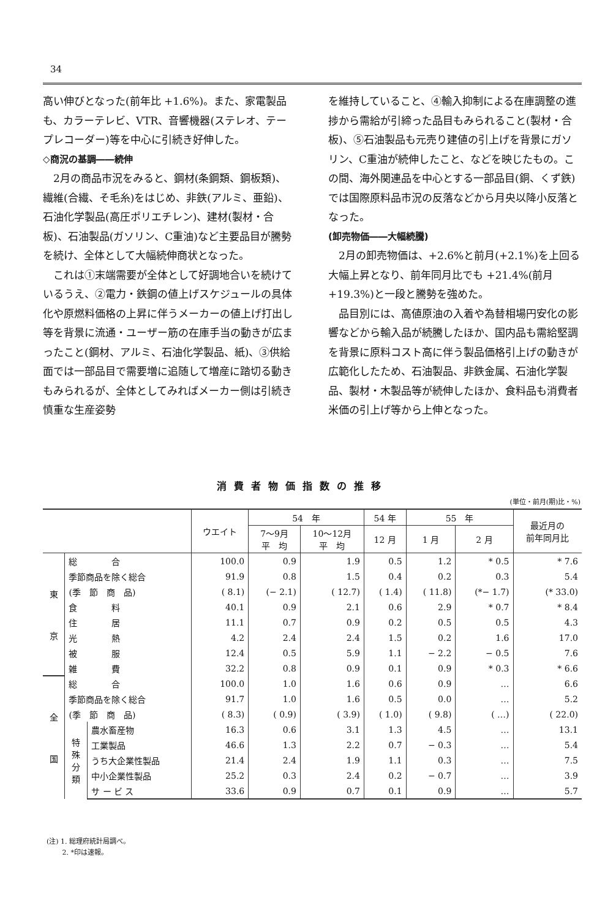34
高い伸びとなった(前年比 +1.6%)。また、家電製品も、カラーテレビ、VTR、音響機器(ステレオ、テープレコーダー)等を中心に引続き好伸した。
◇商況の基調――続伸
　2月の商品市況をみると、鋼材(条鋼類、鋼板類)、繊維(合繊、そ毛糸)をはじめ、非鉄(アルミ、亜鉛)、石油化学製品(高圧ポリエチレン)、建材(製材・合板)、石油製品(ガソリン、C重油)など主要品目が騰勢を続け、全体として大幅続伸商状となった。
　これは①末端需要が全体として好調地合いを続けているうえ、②電力・鉄鋼の値上げスケジュールの具体化や原燃料価格の上昇に伴うメーカーの値上げ打出し等を背景に流通・ユーザー筋の在庫手当の動きが広まったこと(鋼材、アルミ、石油化学製品、紙)、③供給面では一部品目で需要増に追随して増産に踏切る動きもみられるが、全体としてみればメーカー側は引続き慎重な生産姿勢
を維持していること、④輸入抑制による在庫調整の進捗から需給が引締った品目もみられること(製材・合板)、⑤石油製品も元売り建値の引上げを背景にガソリン、C重油が続伸したこと、などを映じたもの。この間、海外関連品を中心とする一部品目(銅、くず鉄)では国際原料品市況の反落などから月央以降小反落となった。
(卸売物価――大幅続騰)
　2月の卸売物価は、+2.6%と前月(+2.1%)を上回る大幅上昇となり、前年同月比でも +21.4%(前月+19.3%)と一段と騰勢を強めた。
　品目別には、高値原油の入着や為替相場円安化の影響などから輸入品が続騰したほか、国内品も需給堅調を背景に原料コスト高に伴う製品価格引上げの動きが広範化したため、石油製品、非鉄金属、石油化学製品、製材・木製品等が続伸したほか、食料品も消費者米価の引上げ等から上伸となった。
消費者物価指数の推移
(単位・前月(期)比・%)
| | | | ウエイト | 54 年 | | 54 年 | 55 年 | | 最近月の 前年同月比 |
| --- | --- | --- | --- | --- | --- | --- | --- | --- | --- |
| | | | | 7〜9月 平 均 | 10〜12月 平 均 | 12 月 | 1 月 | 2 月 | |
| 東 京 | 総 合 | | 100.0 | 0.9 | 1.9 | 0.5 | 1.2 | * 0.5 | * 7.6 |
| | 季節商品を除く総合 | | 91.9 | 0.8 | 1.5 | 0.4 | 0.2 | 0.3 | 5.4 |
| | (季 節 商 品) | | ( 8.1) | (− 2.1) | ( 12.7) | ( 1.4) | ( 11.8) | (*− 1.7) | (* 33.0) |
| | 食 料 | | 40.1 | 0.9 | 2.1 | 0.6 | 2.9 | * 0.7 | * 8.4 |
| | 住 居 | | 11.1 | 0.7 | 0.9 | 0.2 | 0.5 | 0.5 | 4.3 |
| | 光 熱 | | 4.2 | 2.4 | 2.4 | 1.5 | 0.2 | 1.6 | 17.0 |
| | 被 服 | | 12.4 | 0.5 | 5.9 | 1.1 | − 2.2 | − 0.5 | 7.6 |
| | 雑 費 | | 32.2 | 0.8 | 0.9 | 0.1 | 0.9 | * 0.3 | * 6.6 |
| 全 国 | 総 合 | | 100.0 | 1.0 | 1.6 | 0.6 | 0.9 | … | 6.6 |
| | 季節商品を除く総合 | | 91.7 | 1.0 | 1.6 | 0.5 | 0.0 | … | 5.2 |
| | (季 節 商 品) | | ( 8.3) | ( 0.9) | ( 3.9) | ( 1.0) | ( 9.8) | ( …) | ( 22.0) |
| | 特 殊 分 類 | 農水畜産物 | 16.3 | 0.6 | 3.1 | 1.3 | 4.5 | … | 13.1 |
| | | 工業製品 | 46.6 | 1.3 | 2.2 | 0.7 | − 0.3 | … | 5.4 |
| | | うち大企業性製品 | 21.4 | 2.4 | 1.9 | 1.1 | 0.3 | … | 7.5 |
| | | 中小企業性製品 | 25.2 | 0.3 | 2.4 | 0.2 | − 0.7 | … | 3.9 |
| | | サ ー ビ ス | 33.6 | 0.9 | 0.7 | 0.1 | 0.9 | … | 5.7 |
(注) 1. 総理府統計局調べ。
　　 2. *印は速報。